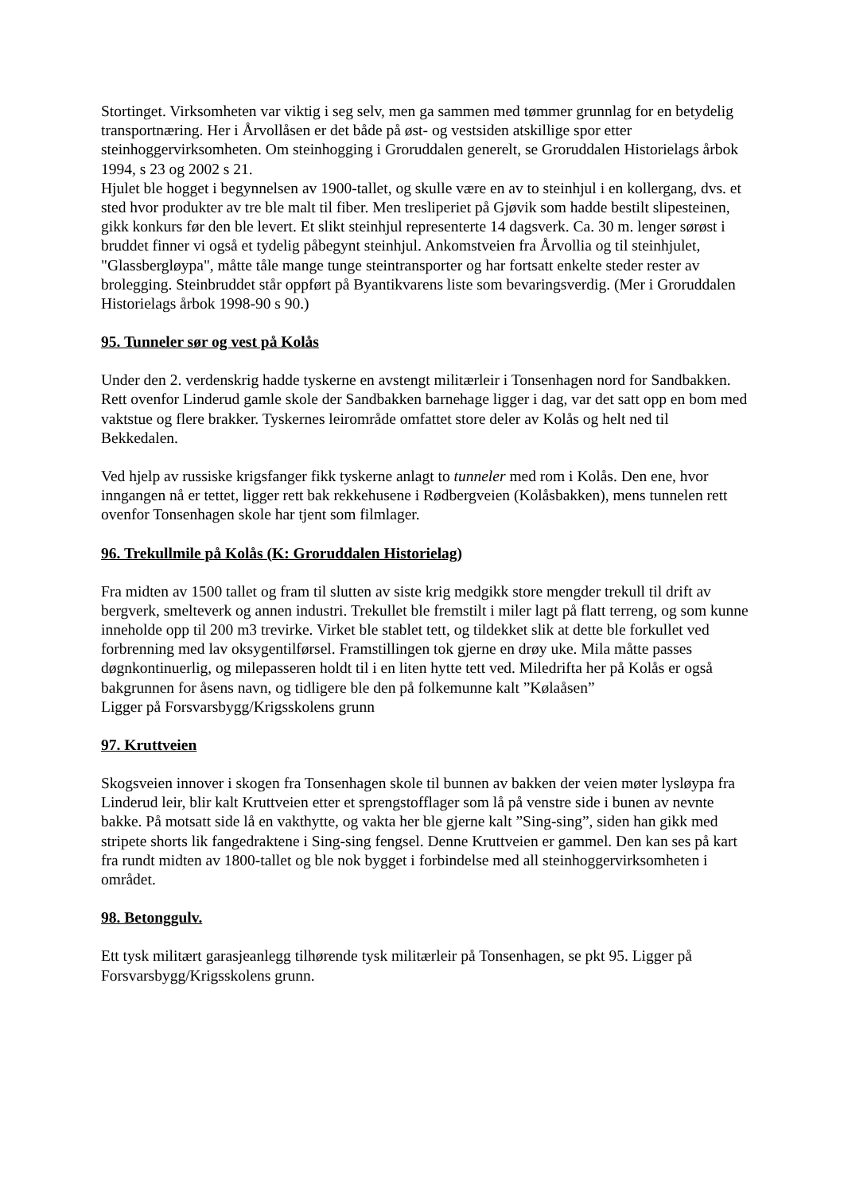Stortinget. Virksomheten var viktig i seg selv, men ga sammen med tømmer grunnlag for en betydelig transportnæring. Her i Årvollåsen er det både på øst- og vestsiden atskillige spor etter steinhoggervirksomheten. Om steinhogging i Groruddalen generelt, se Groruddalen Historielags årbok 1994, s 23 og 2002 s 21.
Hjulet ble hogget i begynnelsen av 1900-tallet, og skulle være en av to steinhjul i en kollergang, dvs. et sted hvor produkter av tre ble malt til fiber. Men tresliperiet på Gjøvik som hadde bestilt slipesteinen, gikk konkurs før den ble levert. Et slikt steinhjul representerte 14 dagsverk. Ca. 30 m. lenger sørøst i bruddet finner vi også et tydelig påbegynt steinhjul. Ankomstveien fra Årvollia og til steinhjulet, "Glassbergløypa", måtte tåle mange tunge steintransporter og har fortsatt enkelte steder rester av brolegging. Steinbruddet står oppført på Byantikvarens liste som bevaringsverdig. (Mer i Groruddalen Historielags årbok 1998-90 s 90.)
95. Tunneler sør og vest på Kolås
Under den 2. verdenskrig hadde tyskerne en avstengt militærleir i Tonsenhagen nord for Sandbakken. Rett ovenfor Linderud gamle skole der Sandbakken barnehage ligger i dag, var det satt opp en bom med vaktstue og flere brakker. Tyskernes leirområde omfattet store deler av Kolås og helt ned til Bekkedalen.
Ved hjelp av russiske krigsfanger fikk tyskerne anlagt to tunneler med rom i Kolås. Den ene, hvor inngangen nå er tettet, ligger rett bak rekkehusene i Rødbergveien (Kolåsbakken), mens tunnelen rett ovenfor Tonsenhagen skole har tjent som filmlager.
96. Trekullmile på Kolås (K: Groruddalen Historielag)
Fra midten av 1500 tallet og fram til slutten av siste krig medgikk store mengder trekull til drift av bergverk, smelteverk og annen industri. Trekullet ble fremstilt i miler lagt på flatt terreng, og som kunne inneholde opp til 200 m3 trevirke. Virket ble stablet tett, og tildekket slik at dette ble forkullet ved forbrenning med lav oksygentilførsel. Framstillingen tok gjerne en drøy uke. Mila måtte passes døgnkontinuerlig, og milepasseren holdt til i en liten hytte tett ved. Miledrifta her på Kolås er også bakgrunnen for åsens navn, og tidligere ble den på folkemunne kalt ”Kølaåsen”
Ligger på Forsvarsbygg/Krigsskolens grunn
97. Kruttveien
Skogsveien innover i skogen fra Tonsenhagen skole til bunnen av bakken der veien møter lysløypa fra Linderud leir, blir kalt Kruttveien etter et sprengstofflager som lå på venstre side i bunen av nevnte bakke. På motsatt side lå en vakthytte, og vakta her ble gjerne kalt ”Sing-sing”, siden han gikk med stripete shorts lik fangedraktene i Sing-sing fengsel. Denne Kruttveien er gammel. Den kan ses på kart fra rundt midten av 1800-tallet og ble nok bygget i forbindelse med all steinhoggervirksomheten i området.
98. Betonggulv.
Ett tysk militært garasjeanlegg tilhørende tysk militærleir på Tonsenhagen, se pkt 95. Ligger på Forsvarsbygg/Krigsskolens grunn.